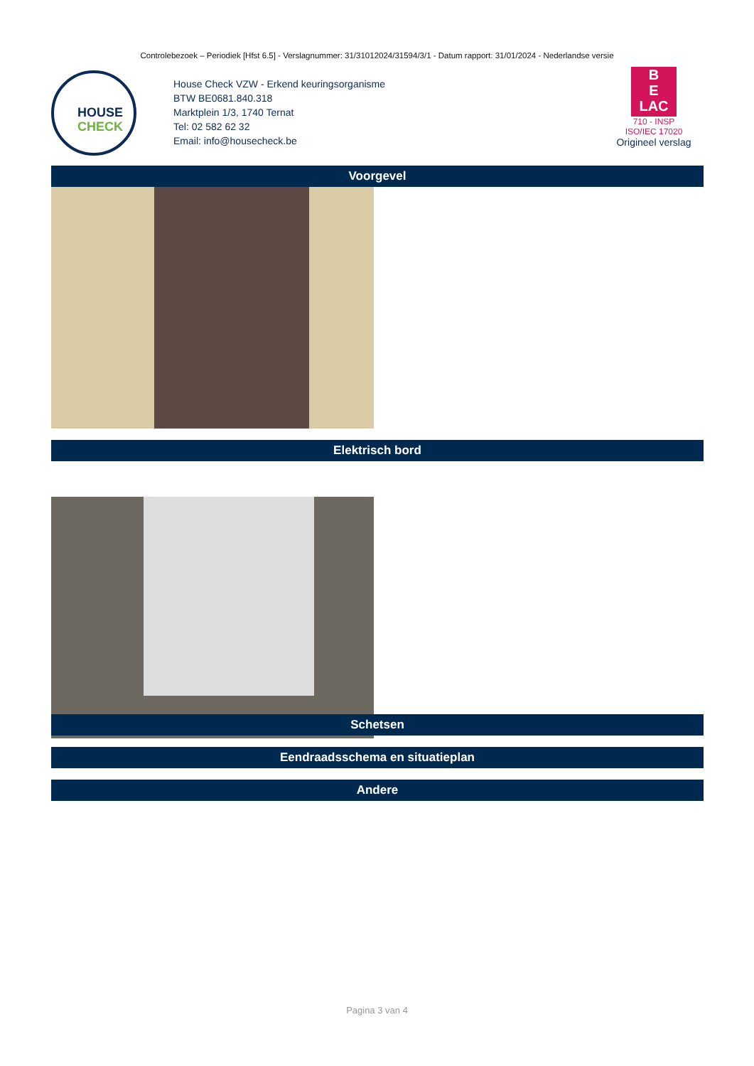Controlebezoek – Periodiek [Hfst 6.5] - Verslagnummer: 31/31012024/31594/3/1 - Datum rapport: 31/01/2024 - Nederlandse versie
HOUSE
CHECK
House Check VZW - Erkend keuringsorganisme
BTW BE0681.840.318
Marktplein 1/3, 1740 Ternat
Tel: 02 582 62 32
Email: info@housecheck.be
B
E
LAC
710 - INSP
ISO/IEC 17020
Origineel verslag
Voorgevel
Elektrisch bord
Schetsen
Eendraadsschema en situatieplan
Andere
Pagina 3 van 4